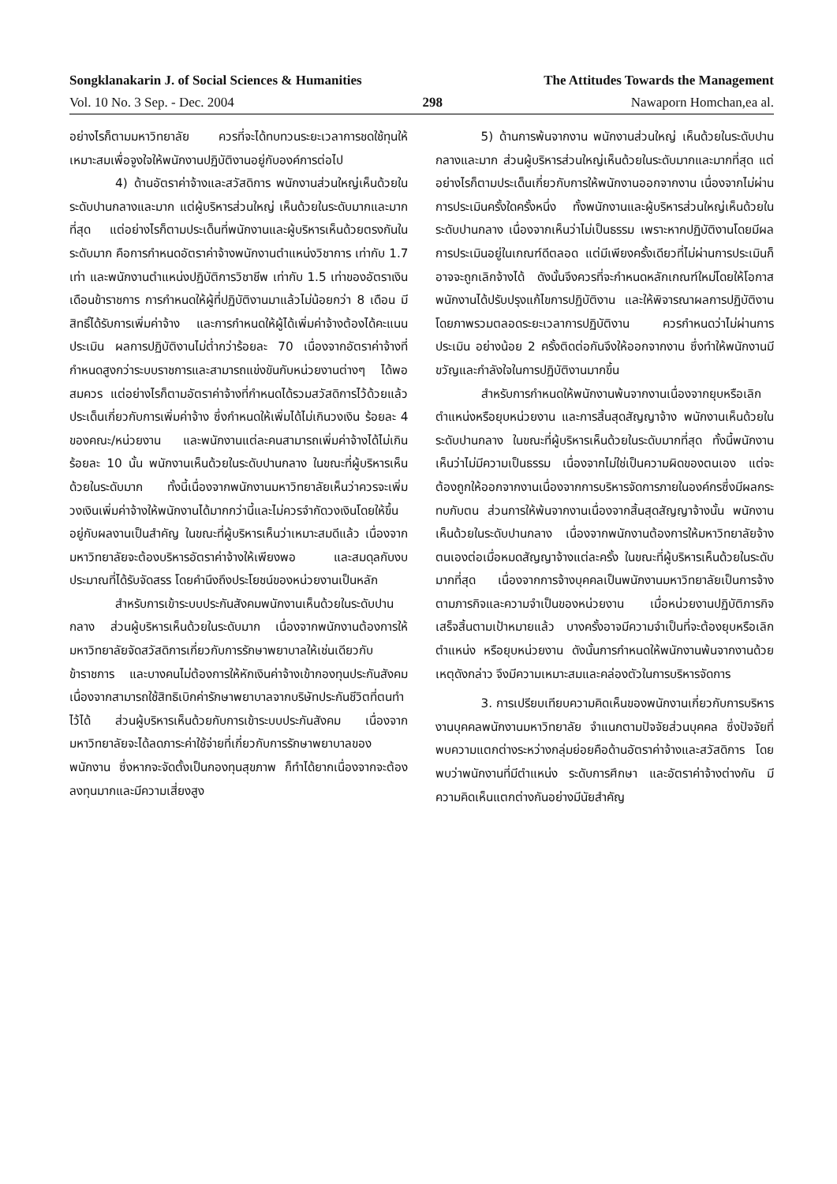Songklanakarin J. of Social Sciences & Humanities The Attitudes Towards the Management
Vol. 10 No. 3 Sep. - Dec. 2004 298 Nawaporn Homchan,ea al.
อย่างไรก็ตามมหาวิทยาลัย ควรที่จะได้ทบทวนระยะเวลาการชดใช้ทุนให้เหมาะสมเพื่อจูงใจให้พนักงานปฏิบัติงานอยู่กับองค์การต่อไป
4) ด้านอัตราค่าจ้างและสวัสดิการ พนักงานส่วนใหญ่เห็นด้วยในระดับปานกลางและมาก แต่ผู้บริหารส่วนใหญ่ เห็นด้วยในระดับมากและมากที่สุด แต่อย่างไรก็ตามประเด็นที่พนักงานและผู้บริหารเห็นด้วยตรงกันในระดับมาก คือการกำหนดอัตราค่าจ้างพนักงานตำแหน่งวิชาการ เท่ากับ 1.7 เท่า และพนักงานตำแหน่งปฏิบัติการวิชาชีพ เท่ากับ 1.5 เท่าของอัตราเงินเดือนข้าราชการ การกำหนดให้ผู้ที่ปฏิบัติงานมาแล้วไม่น้อยกว่า 8 เดือน มีสิทธิ์ได้รับการเพิ่มค่าจ้าง และการกำหนดให้ผู้ได้เพิ่มค่าจ้างต้องได้คะแนนประเมิน ผลการปฏิบัติงานไม่ต่ำกว่าร้อยละ 70 เนื่องจากอัตราค่าจ้างที่กำหนดสูงกว่าระบบราชการและสามารถแข่งขันกับหน่วยงานต่างๆ ได้พอสมควร แต่อย่างไรก็ตามอัตราค่าจ้างที่กำหนดได้รวมสวัสดิการไว้ด้วยแล้ว ประเด็นเกี่ยวกับการเพิ่มค่าจ้าง ซึ่งกำหนดให้เพิ่มได้ไม่เกินวงเงิน ร้อยละ 4 ของคณะ/หน่วยงาน และพนักงานแต่ละคนสามารถเพิ่มค่าจ้างได้ไม่เกินร้อยละ 10 นั้น พนักงานเห็นด้วยในระดับปานกลาง ในขณะที่ผู้บริหารเห็นด้วยในระดับมาก ทั้งนี้เนื่องจากพนักงานมหาวิทยาลัยเห็นว่าควรจะเพิ่มวงเงินเพิ่มค่าจ้างให้พนักงานได้มากกว่านี้และไม่ควรจำกัดวงเงินโดยให้ขึ้นอยู่กับผลงานเป็นสำคัญ ในขณะที่ผู้บริหารเห็นว่าเหมาะสมดีแล้ว เนื่องจากมหาวิทยาลัยจะต้องบริหารอัตราค่าจ้างให้เพียงพอ และสมดุลกับงบประมาณที่ได้รับจัดสรร โดยคำนึงถึงประโยชน์ของหน่วยงานเป็นหลัก
สำหรับการเข้าระบบประกันสังคมพนักงานเห็นด้วยในระดับปานกลาง ส่วนผู้บริหารเห็นด้วยในระดับมาก เนื่องจากพนักงานต้องการให้มหาวิทยาลัยจัดสวัสดิการเกี่ยวกับการรักษาพยาบาลให้เช่นเดียวกับข้าราชการ และบางคนไม่ต้องการให้หักเงินค่าจ้างเข้ากองทุนประกันสังคม เนื่องจากสามารถใช้สิทธิเบิกค่ารักษาพยาบาลจากบริษัทประกันชีวิตที่ตนทำไว้ได้ ส่วนผู้บริหารเห็นด้วยกับการเข้าระบบประกันสังคม เนื่องจากมหาวิทยาลัยจะได้ลดภาระค่าใช้จ่ายที่เกี่ยวกับการรักษาพยาบาลของพนักงาน ซึ่งหากจะจัดตั้งเป็นกองทุนสุขภาพ ก็ทำได้ยากเนื่องจากจะต้องลงทุนมากและมีความเสี่ยงสูง
5) ด้านการพ้นจากงาน พนักงานส่วนใหญ่ เห็นด้วยในระดับปานกลางและมาก ส่วนผู้บริหารส่วนใหญ่เห็นด้วยในระดับมากและมากที่สุด แต่อย่างไรก็ตามประเด็นเกี่ยวกับการให้พนักงานออกจากงาน เนื่องจากไม่ผ่านการประเมินครั้งใดครั้งหนึ่ง ทั้งพนักงานและผู้บริหารส่วนใหญ่เห็นด้วยในระดับปานกลาง เนื่องจากเห็นว่าไม่เป็นธรรม เพราะหากปฏิบัติงานโดยมีผลการประเมินอยู่ในเกณฑ์ดีตลอด แต่มีเพียงครั้งเดียวที่ไม่ผ่านการประเมินก็อาจจะถูกเลิกจ้างได้ ดังนั้นจึงควรที่จะกำหนดหลักเกณฑ์ใหม่โดยให้โอกาสพนักงานได้ปรับปรุงแก้ไขการปฏิบัติงาน และให้พิจารณาผลการปฏิบัติงานโดยภาพรวมตลอดระยะเวลาการปฏิบัติงาน ควรกำหนดว่าไม่ผ่านการประเมิน อย่างน้อย 2 ครั้งติดต่อกันจึงให้ออกจากงาน ซึ่งทำให้พนักงานมีขวัญและกำลังใจในการปฏิบัติงานมากขึ้น
สำหรับการกำหนดให้พนักงานพ้นจากงานเนื่องจากยุบหรือเลิกตำแหน่งหรือยุบหน่วยงาน และการสิ้นสุดสัญญาจ้าง พนักงานเห็นด้วยในระดับปานกลาง ในขณะที่ผู้บริหารเห็นด้วยในระดับมากที่สุด ทั้งนี้พนักงานเห็นว่าไม่มีความเป็นธรรม เนื่องจากไม่ใช่เป็นความผิดของตนเอง แต่จะต้องถูกให้ออกจากงานเนื่องจากการบริหารจัดการภายในองค์กรซึ่งมีผลกระทบกับตน ส่วนการให้พ้นจากงานเนื่องจากสิ้นสุดสัญญาจ้างนั้น พนักงานเห็นด้วยในระดับปานกลาง เนื่องจากพนักงานต้องการให้มหาวิทยาลัยจ้างตนเองต่อเมื่อหมดสัญญาจ้างแต่ละครั้ง ในขณะที่ผู้บริหารเห็นด้วยในระดับมากที่สุด เนื่องจากการจ้างบุคคลเป็นพนักงานมหาวิทยาลัยเป็นการจ้างตามภารกิจและความจำเป็นของหน่วยงาน เมื่อหน่วยงานปฏิบัติภารกิจเสร็จสิ้นตามเป้าหมายแล้ว บางครั้งอาจมีความจำเป็นที่จะต้องยุบหรือเลิกตำแหน่ง หรือยุบหน่วยงาน ดังนั้นการกำหนดให้พนักงานพ้นจากงานด้วยเหตุดังกล่าว จึงมีความเหมาะสมและคล่องตัวในการบริหารจัดการ
3. การเปรียบเทียบความคิดเห็นของพนักงานเกี่ยวกับการบริหารงานบุคคลพนักงานมหาวิทยาลัย จำแนกตามปัจจัยส่วนบุคคล ซึ่งปัจจัยที่พบความแตกต่างระหว่างกลุ่มย่อยคือด้านอัตราค่าจ้างและสวัสดิการ โดยพบว่าพนักงานที่มีตำแหน่ง ระดับการศึกษา และอัตราค่าจ้างต่างกัน มีความคิดเห็นแตกต่างกันอย่างมีนัยสำคัญ